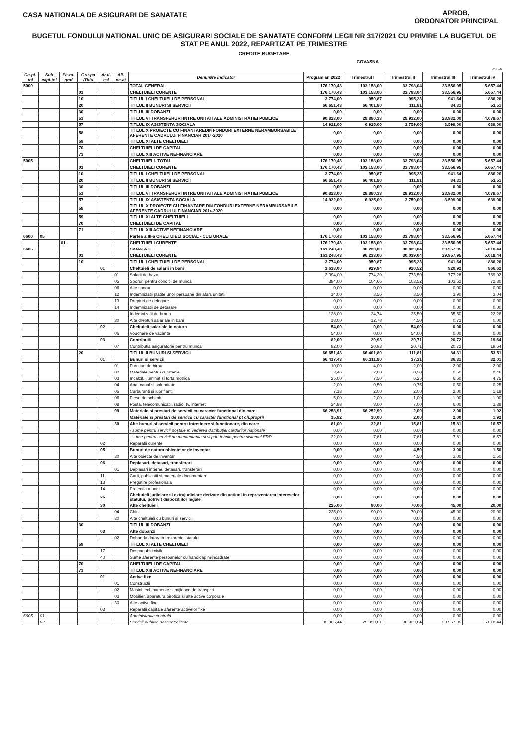CASA NATIONALA DE ASIGURARI DE SANATATE
APROB,
ORDONATOR PRINCIPAL
BUGETUL FONDULUI NATIONAL UNIC DE ASIGURARI SOCIALE DE SANATATE CONFORM LEGII NR 317/2021 CU PRIVIRE LA BUGETUL DE STAT PE ANUL 2022, REPARTIZAT PE TRIMESTRE
CREDITE BUGETARE
COVASNA
mil lei
| Ca-pi-tol | Sub capi-tol | Pa-ra-graf | Gru-pa /Titlu | Ar-ti-col | Ali-ne-at | Denumire indicator | Program an 2022 | Trimestrul I | Trimestrul II | Trimestrul III | Trimestrul IV |
| --- | --- | --- | --- | --- | --- | --- | --- | --- | --- | --- | --- |
| 5000 | | | | | | TOTAL GENERAL | 176.170,43 | 103.158,00 | 33.798,04 | 33.556,95 | 5.657,44 |
| | | | 01 | | | CHELTUIELI CURENTE | 176.170,43 | 103.158,00 | 33.798,04 | 33.556,95 | 5.657,44 |
| | | | 10 | | | TITLUL I CHELTUIELI DE PERSONAL | 3.774,00 | 950,87 | 995,23 | 941,64 | 886,26 |
| | | | 20 | | | TITLUL II BUNURI SI SERVICII | 66.651,43 | 66.401,80 | 111,81 | 84,31 | 53,51 |
| | | | 30 | | | TITLUL III DOBANZI | 0,00 | 0,00 | 0,00 | 0,00 | 0,00 |
| | | | 51 | | | TITLUL VI TRANSFERURI INTRE UNITATI ALE ADMINISTRATIEI PUBLICE | 90.823,00 | 28.880,33 | 28.932,00 | 28.932,00 | 4.078,67 |
| | | | 57 | | | TITLUL IX ASISTENTA SOCIALA | 14.922,00 | 6.925,00 | 3.759,00 | 3.599,00 | 639,00 |
| | | | 58 | | | TITLUL X PROIECTE CU FINANTAREDIN FONDURI EXTERNE NERAMBURSABILE AFERENTE CADRULUI FINANCIAR 2014-2020 | 0,00 | 0,00 | 0,00 | 0,00 | 0,00 |
| | | | 59 | | | TITLUL XI ALTE CHELTUIELI | 0,00 | 0,00 | 0,00 | 0,00 | 0,00 |
| | | | 70 | | | CHELTUIELI DE CAPITAL | 0,00 | 0,00 | 0,00 | 0,00 | 0,00 |
| | | | 71 | | | TITLUL XIII ACTIVE NEFINANCIARE | 0,00 | 0,00 | 0,00 | 0,00 | 0,00 |
| 5005 | | | | | | CHELTUIELI- TOTAL | 176.170,43 | 103.158,00 | 33.798,04 | 33.556,95 | 5.657,44 |
| | | | 01 | | | CHELTUIELI CURENTE | 176.170,43 | 103.158,00 | 33.798,04 | 33.556,95 | 5.657,44 |
| | | | 10 | | | TITLUL I CHELTUIELI DE PERSONAL | 3.774,00 | 950,87 | 995,23 | 941,64 | 886,26 |
| | | | 20 | | | TITLUL II BUNURI SI SERVICII | 66.651,43 | 66.401,80 | 111,81 | 84,31 | 53,51 |
| | | | 30 | | | TITLUL III DOBANZI | 0,00 | 0,00 | 0,00 | 0,00 | 0,00 |
| | | | 51 | | | TITLUL VI TRANSFERURI INTRE UNITATI ALE ADMINISTRATIEI PUBLICE | 90.823,00 | 28.880,33 | 28.932,00 | 28.932,00 | 4.078,67 |
| | | | 57 | | | TITLUL IX ASISTENTA SOCIALA | 14.922,00 | 6.925,00 | 3.759,00 | 3.599,00 | 639,00 |
| | | | 58 | | | TITLUL X PROIECTE CU FINANTARE DIN FONDURI EXTERNE NERAMBURSABILE AFERENTE CADRULUI FINANCIAR 2014-2020 | 0,00 | 0,00 | 0,00 | 0,00 | 0,00 |
| | | | 59 | | | TITLUL XI ALTE CHELTUIELI | 0,00 | 0,00 | 0,00 | 0,00 | 0,00 |
| | | | 70 | | | CHELTUIELI DE CAPITAL | 0,00 | 0,00 | 0,00 | 0,00 | 0,00 |
| | | | 71 | | | TITLUL XIII ACTIVE NEFINANCIARE | 0,00 | 0,00 | 0,00 | 0,00 | 0,00 |
| 6600 | 05 | | | | | Partea a III-a CHELTUIELI SOCIAL - CULTURALE | 176.170,43 | 103.158,00 | 33.798,04 | 33.556,95 | 5.657,44 |
| | | 01 | | | | CHELTUIELI CURENTE | 176.170,43 | 103.158,00 | 33.798,04 | 33.556,95 | 5.657,44 |
| 6605 | | | | | | SANATATE | 161.248,43 | 96.233,00 | 30.039,04 | 29.957,95 | 5.018,44 |
| | | | 01 | | | CHELTUIELI CURENTE | 161.248,43 | 96.233,00 | 30.039,04 | 29.957,95 | 5.018,44 |
| | | | 10 | | | TITLUL I CHELTUIELI DE PERSONAL | 3.774,00 | 950,87 | 995,23 | 941,64 | 886,26 |
| | | | | 01 | | Cheltuieli de salarii in bani | 3.638,00 | 929,94 | 920,52 | 920,92 | 866,62 |
| | | | | | 01 | Salarii de baza | 3.094,00 | 774,20 | 773,50 | 777,28 | 769,02 |
| | | | | | 05 | Sporuri pentru conditii de munca | 384,00 | 104,66 | 103,52 | 103,52 | 72,30 |
| | | | | | 06 | Alte sporuri | 0,00 | 0,00 | 0,00 | 0,00 | 0,00 |
| | | | | | 12 | Indemnizatii platite unor persoane din afara unitatii | 14,00 | 3,56 | 3,50 | 3,90 | 3,04 |
| | | | | | 13 | Drepturi de delegare | 0,00 | 0,00 | 0,00 | 0,00 | 0,00 |
| | | | | | 14 | Indemnizatii de detasare | 0,00 | 0,00 | 0,00 | 0,00 | 0,00 |
| | | | | | | Indemnizatii de hrana | 128,00 | 34,74 | 35,50 | 35,50 | 22,26 |
| | | | | | 30 | Alte drepturi salariale in bani | 18,00 | 12,78 | 4,50 | 0,72 | 0,00 |
| | | | | 02 | | Cheltuieli salariale in natura | 54,00 | 0,00 | 54,00 | 0,00 | 0,00 |
| | | | | | 06 | Vouchere de vacanta | 54,00 | 0,00 | 54,00 | 0,00 | 0,00 |
| | | | | 03 | | Contributii | 82,00 | 20,93 | 20,71 | 20,72 | 19,64 |
| | | | | | 07 | Contributia asiguratorie pentru munca | 82,00 | 20,93 | 20,71 | 20,72 | 19,64 |
| | | | 20 | | | TITLUL II BUNURI SI SERVICII | 66.651,43 | 66.401,80 | 111,81 | 84,31 | 53,51 |
| | | | | 01 | | Bunuri si servicii | 66.417,43 | 66.311,80 | 37,31 | 36,31 | 32,01 |
| | | | | | 01 | Furnituri de birou | 10,00 | 4,00 | 2,00 | 2,00 | 2,00 |
| | | | | | 02 | Materiale pentru curatenie | 3,46 | 2,00 | 0,50 | 0,50 | 0,46 |
| | | | | | 03 | Incalzit, iluminat si forta motrica | 25,00 | 7,50 | 6,25 | 6,50 | 4,75 |
| | | | | | 04 | Apa, canal si salubritate | 2,00 | 0,50 | 0,75 | 0,50 | 0,25 |
| | | | | | 05 | Carburanti si lubrifianti | 7,18 | 2,00 | 2,00 | 2,00 | 1,18 |
| | | | | | 06 | Piese de schimb | 5,00 | 2,00 | 1,00 | 1,00 | 1,00 |
| | | | | | 08 | Posta, telecomunicatii, radio, tv, internet | 24,88 | 8,00 | 7,00 | 6,00 | 3,88 |
| | | | | | 09 | Materiale si prestari de servicii cu caracter functional din care: | 66.258,91 | 66.252,99 | 2,00 | 2,00 | 1,92 |
| | | | | | | Materiale si prestari de servicii cu caracter functional pt ch.proprii | 15,92 | 10,00 | 2,00 | 2,00 | 1,92 |
| | | | | | 30 | Alte bunuri si servicii pentru intretinere si functionare, din care: | 81,00 | 32,81 | 15,81 | 15,81 | 16,57 |
| | | | | | | - sume pentru servicii poştale în vederea distribuţiei cardurilor naţionale | 0,00 | 0,00 | 0,00 | 0,00 | 0,00 |
| | | | | | | - sume pentru servicii de mententanta si suport tehnic pentru sistemul ERP | 32,00 | 7,81 | 7,81 | 7,81 | 8,57 |
| | | | | 02 | | Reparatii curente | 0,00 | 0,00 | 0,00 | 0,00 | 0,00 |
| | | | | 05 | | Bunuri de natura obiectelor de inventar | 9,00 | 0,00 | 4,50 | 3,00 | 1,50 |
| | | | | | 30 | Alte obiecte de inventar | 9,00 | 0,00 | 4,50 | 3,00 | 1,50 |
| | | | | 06 | | Deplasari, detasari, transferari | 0,00 | 0,00 | 0,00 | 0,00 | 0,00 |
| | | | | | 01 | Deplasari interne, detasari, transferari | 0,00 | 0,00 | 0,00 | 0,00 | 0,00 |
| | | | | 11 | | Carti, publicatii si materiale documentare | 0,00 | 0,00 | 0,00 | 0,00 | 0,00 |
| | | | | 13 | | Pregatire profesionala | 0,00 | 0,00 | 0,00 | 0,00 | 0,00 |
| | | | | 14 | | Protectia muncii | 0,00 | 0,00 | 0,00 | 0,00 | 0,00 |
| | | | | 25 | | Cheltuieli judiciare si extrajudiciare derivate din actiuni in reprezentarea intereselor statului, potrivit dispozitiilor legale | 0,00 | 0,00 | 0,00 | 0,00 | 0,00 |
| | | | | 30 | | Alte cheltuieli | 225,00 | 90,00 | 70,00 | 45,00 | 20,00 |
| | | | | | 04 | Chirii | 225,00 | 90,00 | 70,00 | 45,00 | 20,00 |
| | | | | | 30 | Alte cheltuieli cu bunuri si servicii | 0,00 | 0,00 | 0,00 | 0,00 | 0,00 |
| | | | 30 | | | TITLUL III DOBANZI | 0,00 | 0,00 | 0,00 | 0,00 | 0,00 |
| | | | | 03 | | Alte dobanzi | 0,00 | 0,00 | 0,00 | 0,00 | 0,00 |
| | | | | | 02 | Dobanda datorata trezoreriei statului | 0,00 | 0,00 | 0,00 | 0,00 | 0,00 |
| | | | 59 | | | TITLUL XI ALTE CHELTUIELI | 0,00 | 0,00 | 0,00 | 0,00 | 0,00 |
| | | | | 17 | | Despagubiri civile | 0,00 | 0,00 | 0,00 | 0,00 | 0,00 |
| | | | | 40 | | Sume aferente persoanelor cu handicap neincadrate | 0,00 | 0,00 | 0,00 | 0,00 | 0,00 |
| | | | 70 | | | CHELTUIELI DE CAPITAL | 0,00 | 0,00 | 0,00 | 0,00 | 0,00 |
| | | | 71 | | | TITLUL XIII ACTIVE NEFINANCIARE | 0,00 | 0,00 | 0,00 | 0,00 | 0,00 |
| | | | | 01 | | Active fixe | 0,00 | 0,00 | 0,00 | 0,00 | 0,00 |
| | | | | | 01 | Constructii | 0,00 | 0,00 | 0,00 | 0,00 | 0,00 |
| | | | | | 02 | Masini, echipamente si mijloace de transport | 0,00 | 0,00 | 0,00 | 0,00 | 0,00 |
| | | | | | 03 | Mobilier, aparatura birotica si alte active corporale | 0,00 | 0,00 | 0,00 | 0,00 | 0,00 |
| | | | | | 30 | Alte active fixe | 0,00 | 0,00 | 0,00 | 0,00 | 0,00 |
| | | | | 03 | | Reparatii capitale aferente activelor fixe | 0,00 | 0,00 | 0,00 | 0,00 | 0,00 |
| 6605 | 01 | | | | | Administratia centrala | 0,00 | 0,00 | 0,00 | 0,00 | 0,00 |
| | 02 | | | | | Servicii publice descentralizate | 95.005,44 | 29.990,01 | 30.039,04 | 29.957,95 | 5.018,44 |